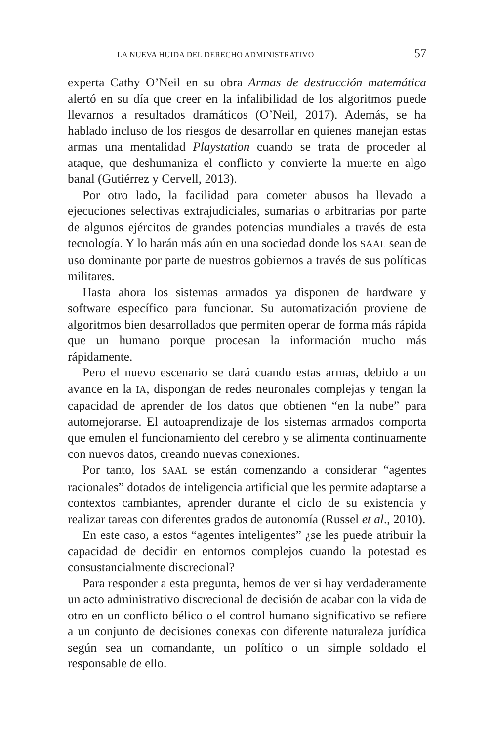LA NUEVA HUIDA DEL DERECHO ADMINISTRATIVO 57
experta Cathy O’Neil en su obra Armas de destrucción matemática alertó en su día que creer en la infalibilidad de los algoritmos puede llevarnos a resultados dramáticos (O’Neil, 2017). Además, se ha hablado incluso de los riesgos de desarrollar en quienes manejan estas armas una mentalidad Playstation cuando se trata de proceder al ataque, que deshumaniza el conflicto y convierte la muerte en algo banal (Gutiérrez y Cervell, 2013).
Por otro lado, la facilidad para cometer abusos ha llevado a ejecuciones selectivas extrajudiciales, sumarias o arbitrarias por parte de algunos ejércitos de grandes potencias mundiales a través de esta tecnología. Y lo harán más aún en una sociedad donde los SAAL sean de uso dominante por parte de nuestros gobiernos a través de sus políticas militares.
Hasta ahora los sistemas armados ya disponen de hardware y software específico para funcionar. Su automatización proviene de algoritmos bien desarrollados que permiten operar de forma más rápida que un humano porque procesan la información mucho más rápidamente.
Pero el nuevo escenario se dará cuando estas armas, debido a un avance en la IA, dispongan de redes neuronales complejas y tengan la capacidad de aprender de los datos que obtienen “en la nube” para automejorarse. El autoaprendizaje de los sistemas armados comporta que emulen el funcionamiento del cerebro y se alimenta continuamente con nuevos datos, creando nuevas conexiones.
Por tanto, los SAAL se están comenzando a considerar “agentes racionales” dotados de inteligencia artificial que les permite adaptarse a contextos cambiantes, aprender durante el ciclo de su existencia y realizar tareas con diferentes grados de autonomía (Russel et al., 2010).
En este caso, a estos “agentes inteligentes” ¿se les puede atribuir la capacidad de decidir en entornos complejos cuando la potestad es consustancialmente discrecional?
Para responder a esta pregunta, hemos de ver si hay verdaderamente un acto administrativo discrecional de decisión de acabar con la vida de otro en un conflicto bélico o el control humano significativo se refiere a un conjunto de decisiones conexas con diferente naturaleza jurídica según sea un comandante, un político o un simple soldado el responsable de ello.